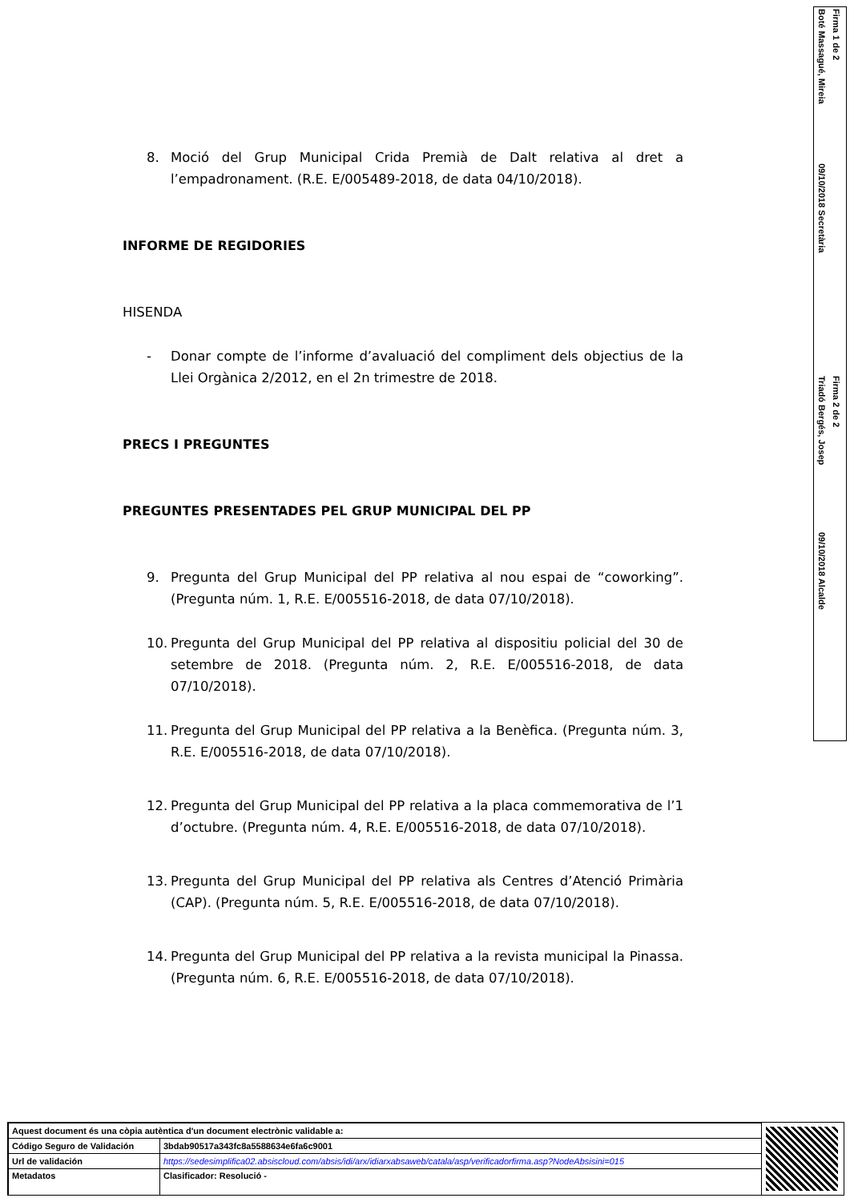Firma 1 de 2
Boté Massagué, Mireia
09/10/2018 Secretària
Firma 2 de 2
Triadó Bergés, Josep
09/10/2018 Alcalde
8. Moció del Grup Municipal Crida Premià de Dalt relativa al dret a l’empadronament. (R.E. E/005489-2018, de data 04/10/2018).
INFORME DE REGIDORIES
HISENDA
- Donar compte de l’informe d’avaluació del compliment dels objectius de la Llei Orgànica 2/2012, en el 2n trimestre de 2018.
PRECS I PREGUNTES
PREGUNTES PRESENTADES PEL GRUP MUNICIPAL DEL PP
9. Pregunta del Grup Municipal del PP relativa al nou espai de “coworking”. (Pregunta núm. 1, R.E. E/005516-2018, de data 07/10/2018).
10. Pregunta del Grup Municipal del PP relativa al dispositiu policial del 30 de setembre de 2018. (Pregunta núm. 2, R.E. E/005516-2018, de data 07/10/2018).
11. Pregunta del Grup Municipal del PP relativa a la Benèfica. (Pregunta núm. 3, R.E. E/005516-2018, de data 07/10/2018).
12. Pregunta del Grup Municipal del PP relativa a la placa commemorativa de l’1 d’octubre. (Pregunta núm. 4, R.E. E/005516-2018, de data 07/10/2018).
13. Pregunta del Grup Municipal del PP relativa als Centres d’Atenció Primària (CAP). (Pregunta núm. 5, R.E. E/005516-2018, de data 07/10/2018).
14. Pregunta del Grup Municipal del PP relativa a la revista municipal la Pinassa. (Pregunta núm. 6, R.E. E/005516-2018, de data 07/10/2018).
| Aquest document és una còpia autèntica d'un document electrònic validable a: | |
| Código Seguro de Validación | 3bdab90517a343fc8a5588634e6fa6c9001 |
| Url de validación | https://sedesimplifica02.absiscloud.com/absis/idi/arx/idiarxabsaweb/catala/asp/verificadorfirma.asp?NodeAbsisini=015 |
| Metadatos | Clasificador: Resolució - |